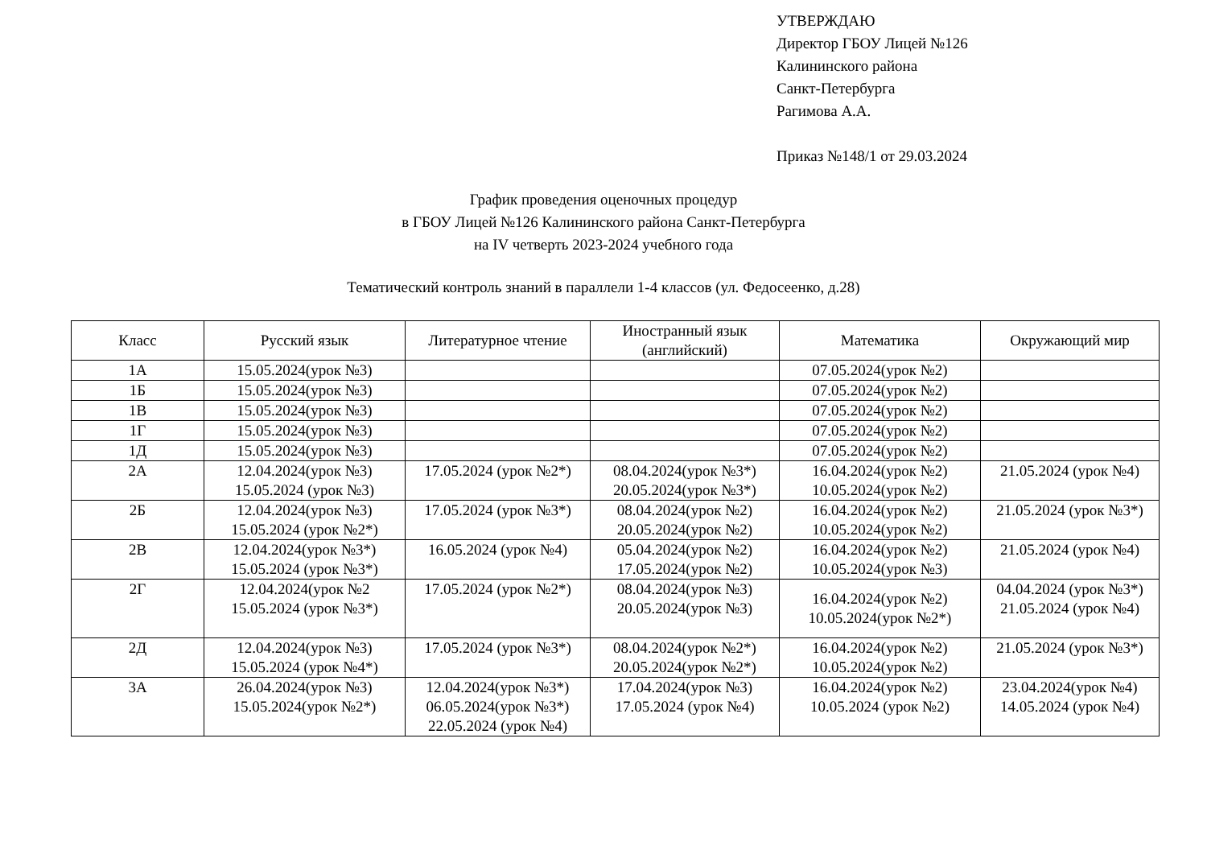УТВЕРЖДАЮ
Директор ГБОУ Лицей №126
Калининского района
Санкт-Петербурга
Рагимова А.А.
Приказ №148/1 от 29.03.2024
График проведения оценочных процедур
в ГБОУ Лицей №126 Калининского района Санкт-Петербурга
на IV четверть 2023-2024 учебного года
Тематический контроль знаний в параллели 1-4 классов (ул. Федосеенко, д.28)
| Класс | Русский язык | Литературное чтение | Иностранный язык (английский) | Математика | Окружающий мир |
| --- | --- | --- | --- | --- | --- |
| 1А | 15.05.2024(урок №3) | | | 07.05.2024(урок №2) | |
| 1Б | 15.05.2024(урок №3) | | | 07.05.2024(урок №2) | |
| 1В | 15.05.2024(урок №3) | | | 07.05.2024(урок №2) | |
| 1Г | 15.05.2024(урок №3) | | | 07.05.2024(урок №2) | |
| 1Д | 15.05.2024(урок №3) | | | 07.05.2024(урок №2) | |
| 2А | 12.04.2024(урок №3) 15.05.2024 (урок №3) | 17.05.2024 (урок №2*) | 08.04.2024(урок №3*) 20.05.2024(урок №3*) | 16.04.2024(урок №2) 10.05.2024(урок №2) | 21.05.2024 (урок №4) |
| 2Б | 12.04.2024(урок №3) 15.05.2024 (урок №2*) | 17.05.2024 (урок №3*) | 08.04.2024(урок №2) 20.05.2024(урок №2) | 16.04.2024(урок №2) 10.05.2024(урок №2) | 21.05.2024 (урок №3*) |
| 2В | 12.04.2024(урок №3*) 15.05.2024 (урок №3*) | 16.05.2024 (урок №4) | 05.04.2024(урок №2) 17.05.2024(урок №2) | 16.04.2024(урок №2) 10.05.2024(урок №3) | 21.05.2024 (урок №4) |
| 2Г | 12.04.2024(урок №2 15.05.2024 (урок №3*) | 17.05.2024 (урок №2*) | 08.04.2024(урок №3) 20.05.2024(урок №3) | 16.04.2024(урок №2) 10.05.2024(урок №2*) | 04.04.2024 (урок №3*) 21.05.2024 (урок №4) |
| 2Д | 12.04.2024(урок №3) 15.05.2024 (урок №4*) | 17.05.2024 (урок №3*) | 08.04.2024(урок №2*) 20.05.2024(урок №2*) | 16.04.2024(урок №2) 10.05.2024(урок №2) | 21.05.2024 (урок №3*) |
| 3А | 26.04.2024(урок №3) 15.05.2024(урок №2*) | 12.04.2024(урок №3*) 06.05.2024(урок №3*) 22.05.2024 (урок №4) | 17.04.2024(урок №3) 17.05.2024 (урок №4) | 16.04.2024(урок №2) 10.05.2024 (урок №2) | 23.04.2024(урок №4) 14.05.2024 (урок №4) |